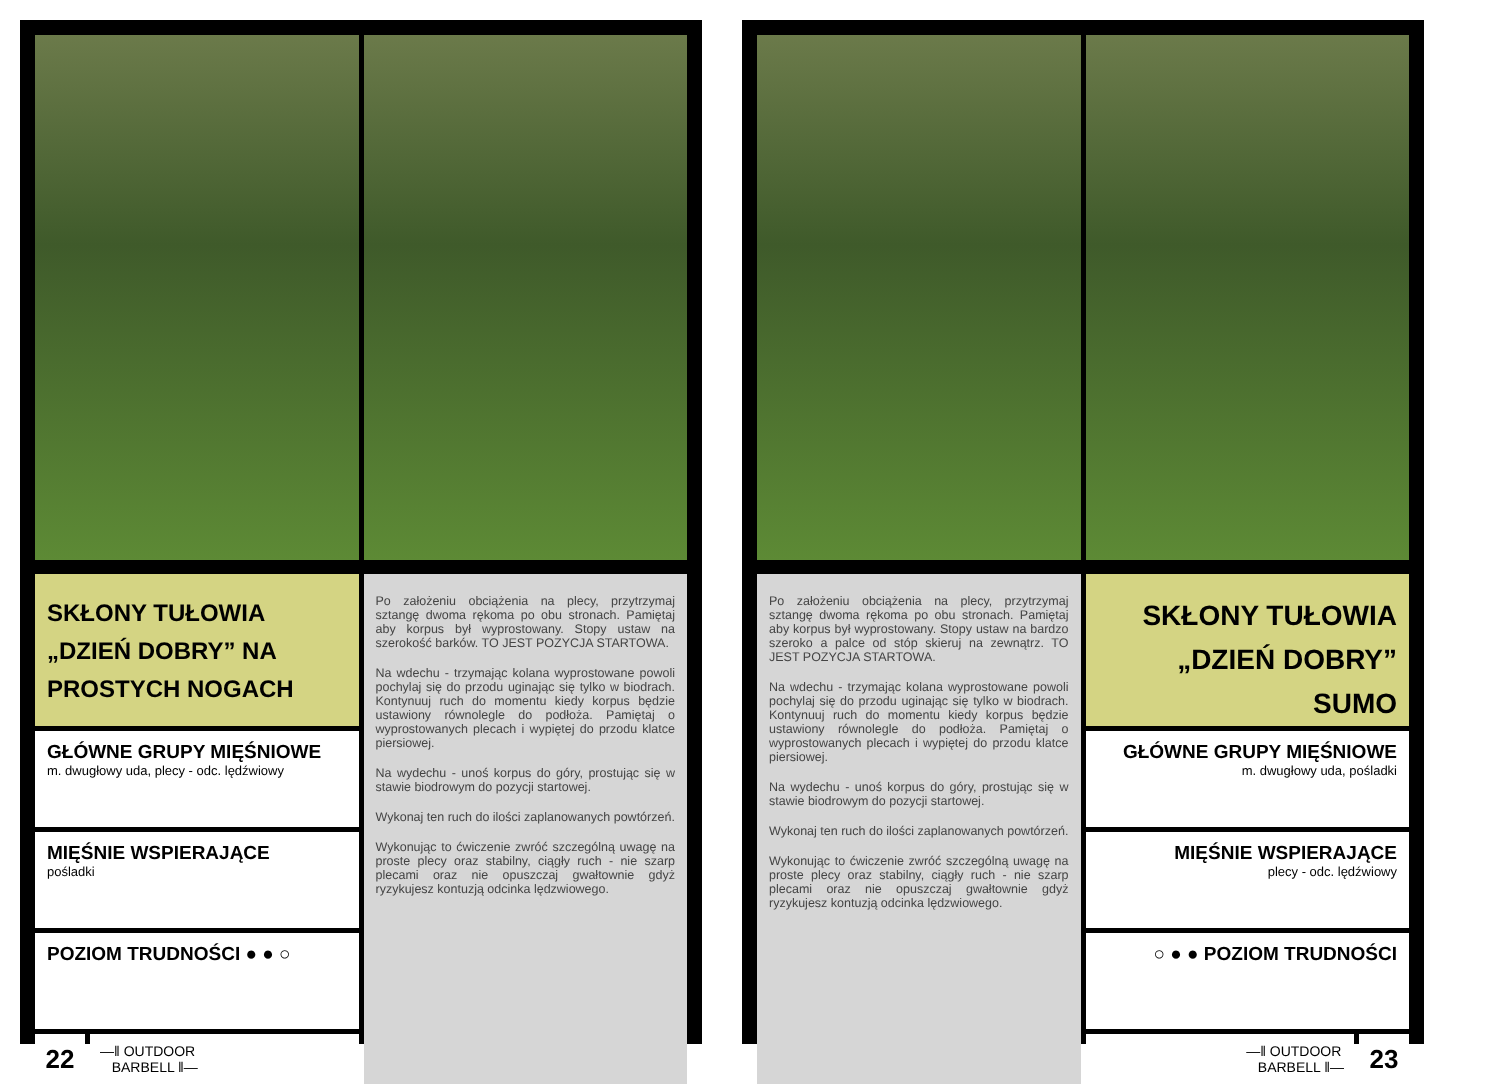SKŁONY TUŁOWIA „DZIEŃ DOBRY” NA PROSTYCH NOGACH
GŁÓWNE GRUPY MIĘŚNIOWE
m. dwugłowy uda, plecy - odc. lędźwiowy
MIĘŚNIE WSPIERAJĄCE
pośladki
POZIOM TRUDNOŚCI ● ● ○
22
—‖ OUTDOOR
BARBELL ‖—
Po założeniu obciążenia na plecy, przytrzymaj sztangę dwoma rękoma po obu stronach. Pamiętaj aby korpus był wyprostowany. Stopy ustaw na szerokość barków. TO JEST POZYCJA STARTOWA.
Na wdechu - trzymając kolana wyprostowane powoli pochylaj się do przodu uginając się tylko w biodrach. Kontynuuj ruch do momentu kiedy korpus będzie ustawiony równolegle do podłoża. Pamiętaj o wyprostowanych plecach i wypiętej do przodu klatce piersiowej.
Na wydechu - unoś korpus do góry, prostując się w stawie biodrowym do pozycji startowej.
Wykonaj ten ruch do ilości zaplanowanych powtórzeń.
Wykonując to ćwiczenie zwróć szczególną uwagę na proste plecy oraz stabilny, ciągły ruch - nie szarp plecami oraz nie opuszczaj gwałtownie gdyż ryzykujesz kontuzją odcinka lędzwiowego.
Po założeniu obciążenia na plecy, przytrzymaj sztangę dwoma rękoma po obu stronach. Pamiętaj aby korpus był wyprostowany. Stopy ustaw na bardzo szeroko a palce od stóp skieruj na zewnątrz. TO JEST POZYCJA STARTOWA.
Na wdechu - trzymając kolana wyprostowane powoli pochylaj się do przodu uginając się tylko w biodrach. Kontynuuj ruch do momentu kiedy korpus będzie ustawiony równolegle do podłoża. Pamiętaj o wyprostowanych plecach i wypiętej do przodu klatce piersiowej.
Na wydechu - unoś korpus do góry, prostując się w stawie biodrowym do pozycji startowej.
Wykonaj ten ruch do ilości zaplanowanych powtórzeń.
Wykonując to ćwiczenie zwróć szczególną uwagę na proste plecy oraz stabilny, ciągły ruch - nie szarp plecami oraz nie opuszczaj gwałtownie gdyż ryzykujesz kontuzją odcinka lędzwiowego.
SKŁONY TUŁOWIA „DZIEŃ DOBRY” SUMO
GŁÓWNE GRUPY MIĘŚNIOWE
m. dwugłowy uda, pośladki
MIĘŚNIE WSPIERAJĄCE
plecy - odc. lędźwiowy
○ ● ● POZIOM TRUDNOŚCI
—‖ OUTDOOR
BARBELL ‖—
23